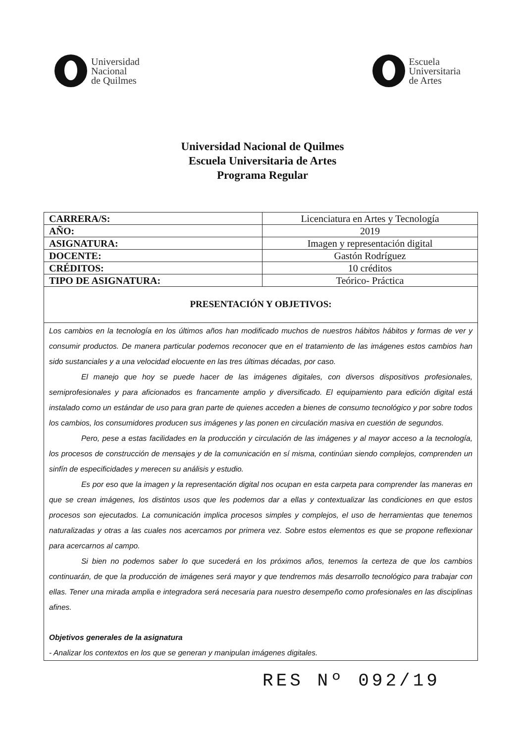Universidad
Nacional
de Quilmes
Escuela
Universitaria
de Artes
Universidad Nacional de Quilmes
Escuela Universitaria de Artes
Programa Regular
| CARRERA/S: | Licenciatura en Artes y Tecnología |
| AÑO: | 2019 |
| ASIGNATURA: | Imagen y representación digital |
| DOCENTE: | Gastón Rodríguez |
| CRÉDITOS: | 10 créditos |
| TIPO DE ASIGNATURA: | Teórico- Práctica |
PRESENTACIÓN Y OBJETIVOS:
Los cambios en la tecnología en los últimos años han modificado muchos de nuestros hábitos hábitos y formas de ver y consumir productos. De manera particular podemos reconocer que en el tratamiento de las imágenes estos cambios han sido sustanciales y a una velocidad elocuente en las tres últimas décadas, por caso.
El manejo que hoy se puede hacer de las imágenes digitales, con diversos dispositivos profesionales, semiprofesionales y para aficionados es francamente amplio y diversificado. El equipamiento para edición digital está instalado como un estándar de uso para gran parte de quienes acceden a bienes de consumo tecnológico y por sobre todos los cambios, los consumidores producen sus imágenes y las ponen en circulación masiva en cuestión de segundos.
Pero, pese a estas facilidades en la producción y circulación de las imágenes y al mayor acceso a la tecnología, los procesos de construcción de mensajes y de la comunicación en sí misma, continúan siendo complejos, comprenden un sinfín de especificidades y merecen su análisis y estudio.
Es por eso que la imagen y la representación digital nos ocupan en esta carpeta para comprender las maneras en que se crean imágenes, los distintos usos que les podemos dar a ellas y contextualizar las condiciones en que estos procesos son ejecutados. La comunicación implica procesos simples y complejos, el uso de herramientas que tenemos naturalizadas y otras a las cuales nos acercamos por primera vez. Sobre estos elementos es que se propone reflexionar para acercarnos al campo.
Si bien no podemos saber lo que sucederá en los próximos años, tenemos la certeza de que los cambios continuarán, de que la producción de imágenes será mayor y que tendremos más desarrollo tecnológico para trabajar con ellas. Tener una mirada amplia e integradora será necesaria para nuestro desempeño como profesionales en las disciplinas afines.
Objetivos generales de la asignatura
- Analizar los contextos en los que se generan y manipulan imágenes digitales.
RES Nº 092/19